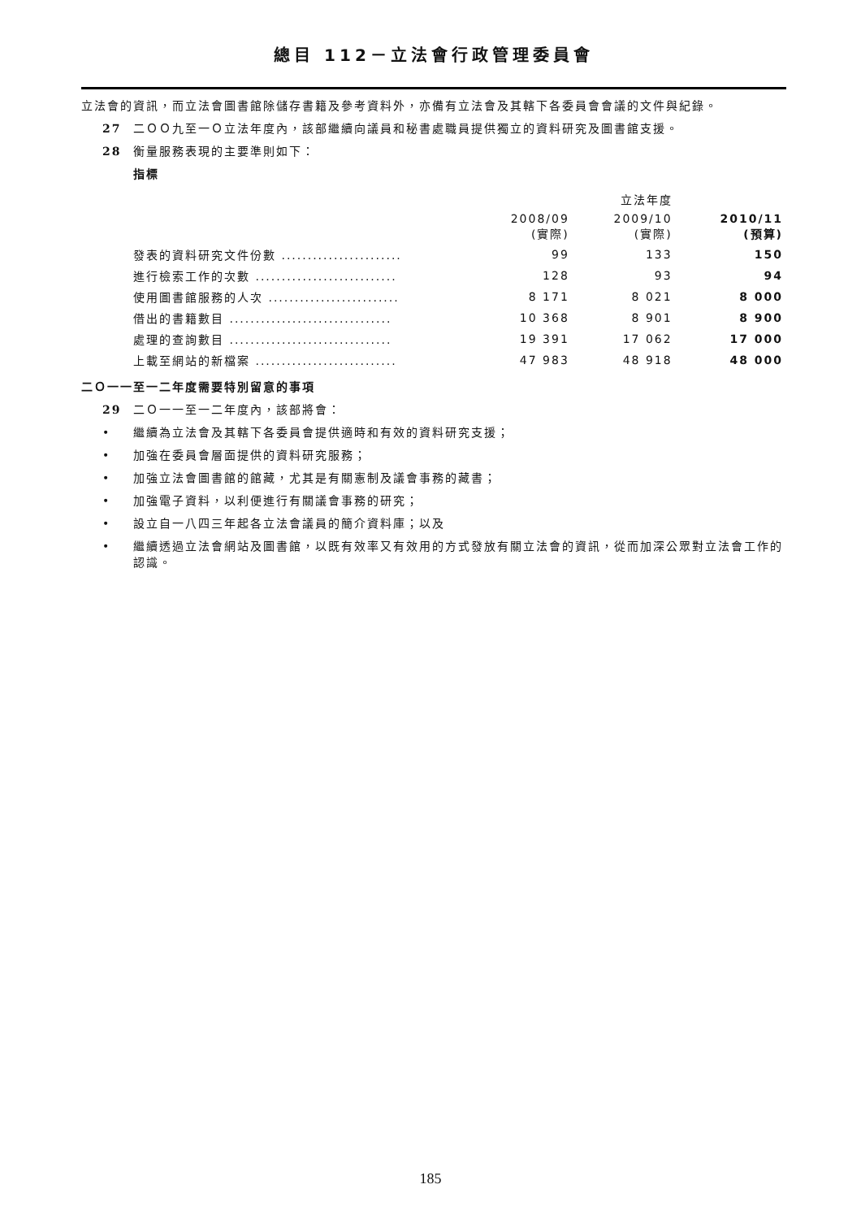總目 112－立法會行政管理委員會
立法會的資訊，而立法會圖書館除儲存書籍及參考資料外，亦備有立法會及其轄下各委員會會議的文件與紀錄。
27 二ＯＯ九至一Ｏ立法年度內，該部繼續向議員和秘書處職員提供獨立的資料研究及圖書館支援。
28 衡量服務表現的主要準則如下：
指標
| | | 立法年度 | |
| --- | --- | --- | --- |
| | 2008/09 (實際) | 2009/10 (實際) | 2010/11 (預算) |
| 發表的資料研究文件份數 ....................... | 99 | 133 | 150 |
| 進行檢索工作的次數 ........................... | 128 | 93 | 94 |
| 使用圖書館服務的人次 ......................... | 8 171 | 8 021 | 8 000 |
| 借出的書籍數目 ............................... | 10 368 | 8 901 | 8 900 |
| 處理的查詢數目 ............................... | 19 391 | 17 062 | 17 000 |
| 上載至網站的新檔案 ........................... | 47 983 | 48 918 | 48 000 |
二Ｏ一一至一二年度需要特別留意的事項
29 二Ｏ一一至一二年度內，該部將會：
• 繼續為立法會及其轄下各委員會提供適時和有效的資料研究支援；
• 加強在委員會層面提供的資料研究服務；
• 加強立法會圖書館的館藏，尤其是有關憲制及議會事務的藏書；
• 加強電子資料，以利便進行有關議會事務的研究；
• 設立自一八四三年起各立法會議員的簡介資料庫；以及
• 繼續透過立法會網站及圖書館，以既有效率又有效用的方式發放有關立法會的資訊，從而加深公眾對立法會工作的認識。
185